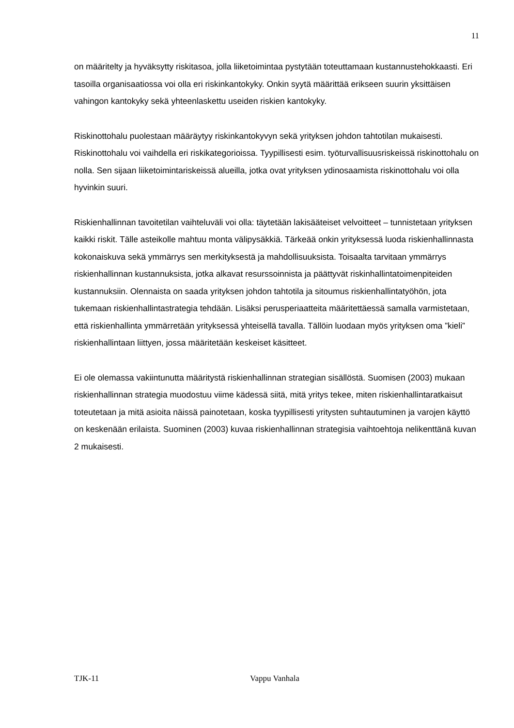11
on määritelty ja hyväksytty riskitasoa, jolla liiketoimintaa pystytään toteuttamaan kustannustehokkaasti. Eri tasoilla organisaatiossa voi olla eri riskinkantokyky. Onkin syytä määrittää erikseen suurin yksittäisen vahingon kantokyky sekä yhteenlaskettu useiden riskien kantokyky.
Riskinottohalu puolestaan määräytyy riskinkantokyvyn sekä yrityksen johdon tahtotilan mukaisesti. Riskinottohalu voi vaihdella eri riskikategorioissa. Tyypillisesti esim. työturvallisuusriskeissä riskinottohalu on nolla. Sen sijaan liiketoimintariskeissä alueilla, jotka ovat yrityksen ydinosaamista riskinottohalu voi olla hyvinkin suuri.
Riskienhallinnan tavoitetilan vaihteluväli voi olla: täytetään lakisääteiset velvoitteet – tunnistetaan yrityksen kaikki riskit. Tälle asteikolle mahtuu monta välipysäkkiä. Tärkeää onkin yrityksessä luoda riskienhallinnasta kokonaiskuva sekä ymmärrys sen merkityksestä ja mahdollisuuksista. Toisaalta tarvitaan ymmärrys riskienhallinnan kustannuksista, jotka alkavat resurssoinnista ja päättyvät riskinhallintatoimenpiteiden kustannuksiin. Olennaista on saada yrityksen johdon tahtotila ja sitoumus riskienhallintatyöhön, jota tukemaan riskienhallintastrategia tehdään. Lisäksi perusperiaatteita määritettäessä samalla varmistetaan, että riskienhallinta ymmärretään yrityksessä yhteisellä tavalla. Tällöin luodaan myös yrityksen oma ”kieli” riskienhallintaan liittyen, jossa määritetään keskeiset käsitteet.
Ei ole olemassa vakiintunutta määritystä riskienhallinnan strategian sisällöstä. Suomisen (2003) mukaan riskienhallinnan strategia muodostuu viime kädessä siitä, mitä yritys tekee, miten riskienhallintaratkaisut toteutetaan ja mitä asioita näissä painotetaan, koska tyypillisesti yritysten suhtautuminen ja varojen käyttö on keskenään erilaista. Suominen (2003) kuvaa riskienhallinnan strategisia vaihtoehtoja nelikenttänä kuvan 2 mukaisesti.
TJK-11 Vappu Vanhala